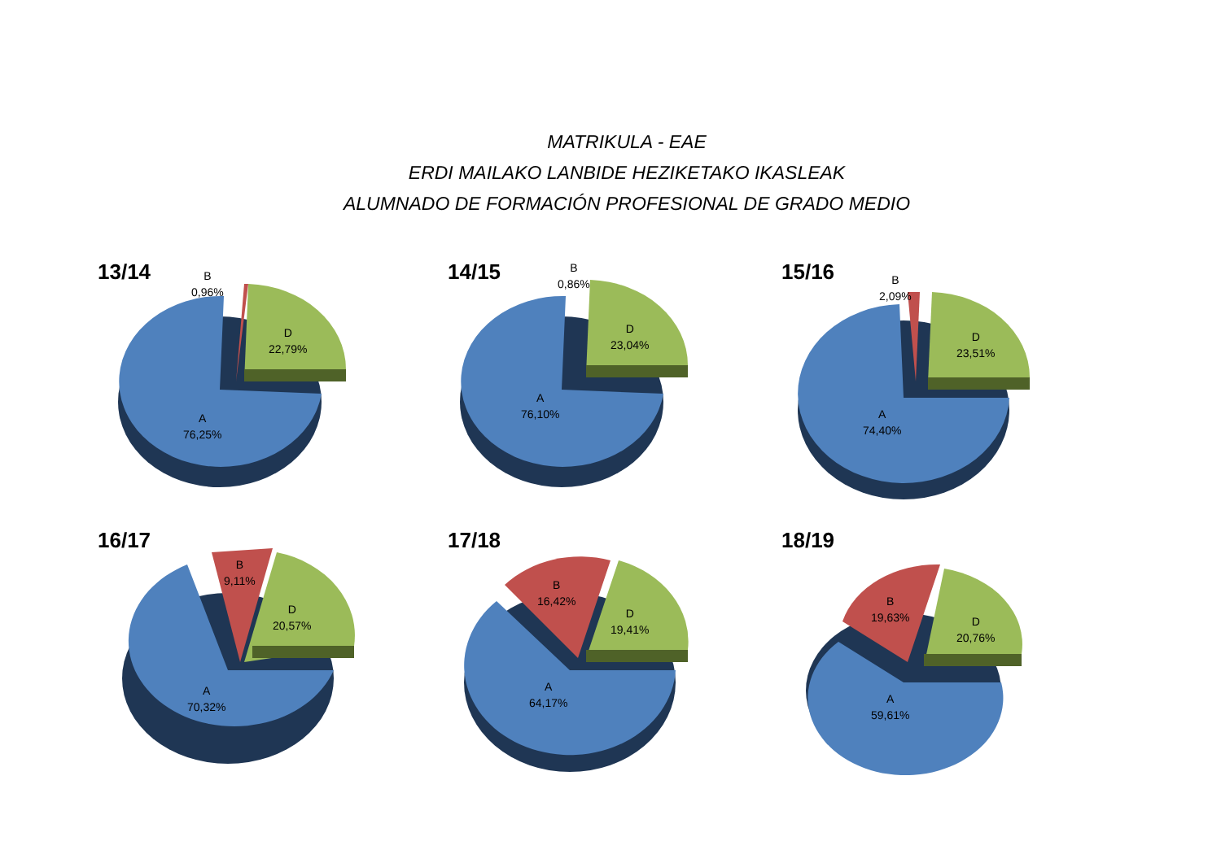MATRIKULA - EAE
ERDI MAILAKO LANBIDE HEZIKETAKO IKASLEAK
ALUMNADO DE FORMACIÓN PROFESIONAL DE GRADO MEDIO
13/14
B
0,96%
D
22,79%
A
76,25%
14/15
B
0,86%
D
23,04%
A
76,10%
15/16
B
2,09%
D
23,51%
A
74,40%
16/17
B
9,11%
D
20,57%
A
70,32%
17/18
B
16,42%
D
19,41%
A
64,17%
18/19
B
19,63%
D
20,76%
A
59,61%